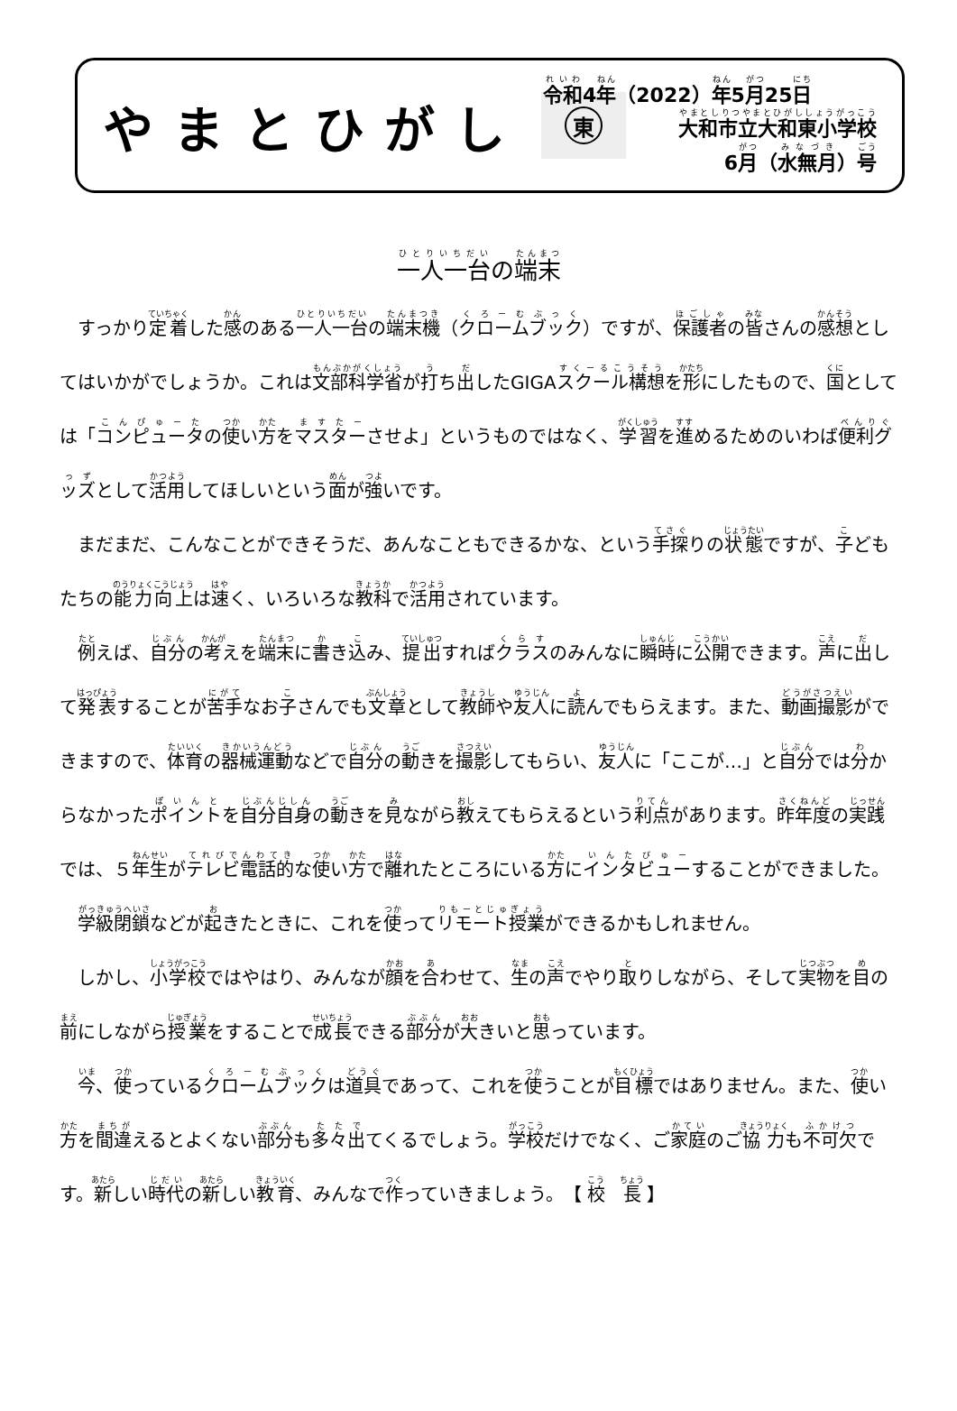やまとひがし
東
令和4年（2022）年5月25日
大和市立大和東小学校
6月（水無月）号
一人一台の端末
すっかり定着した感のある一人一台の端末機（クロームブック）ですが、保護者の皆さんの感想としてはいかがでしょうか。これは文部科学省が打ち出したGIGAスクール構想を形にしたもので、国としては「コンピュータの使い方をマスターさせよ」というものではなく、学習を進めるためのいわば便利グッズとして活用してほしいという面が強いです。
まだまだ、こんなことができそうだ、あんなこともできるかな、という手探りの状態ですが、子どもたちの能力向上は速く、いろいろな教科で活用されています。
例えば、自分の考えを端末に書き込み、提出すればクラスのみんなに瞬時に公開できます。声に出して発表することが苦手なお子さんでも文章として教師や友人に読んでもらえます。また、動画撮影ができますので、体育の器械運動などで自分の動きを撮影してもらい、友人に「ここが…」と自分では分からなかったポイントを自分自身の動きを見ながら教えてもらえるという利点があります。昨年度の実践では、５年生がテレビ電話的な使い方で離れたところにいる方にインタビューすることができました。
学級閉鎖などが起きたときに、これを使ってリモート授業ができるかもしれません。
しかし、小学校ではやはり、みんなが顔を合わせて、生の声でやり取りしながら、そして実物を目の前にしながら授業をすることで成長できる部分が大きいと思っています。
今、使っているクロームブックは道具であって、これを使うことが目標ではありません。また、使い方を間違えるとよくない部分も多々出てくるでしょう。学校だけでなく、ご家庭のご協力も不可欠です。新しい時代の新しい教育、みんなで作っていきましょう。　【 校　長 】